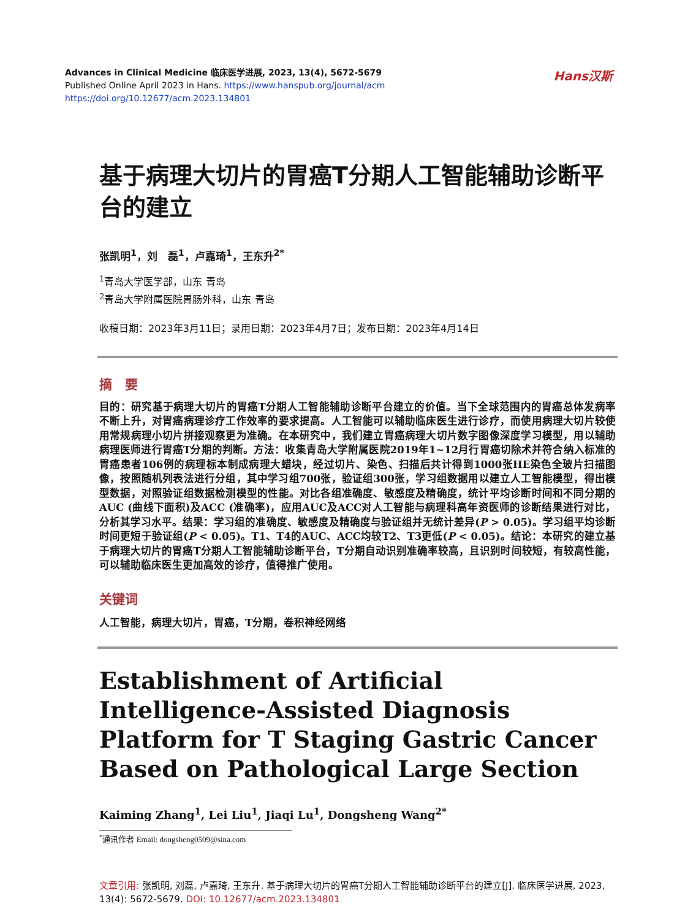Advances in Clinical Medicine 临床医学进展, 2023, 13(4), 5672-5679
Published Online April 2023 in Hans. https://www.hanspub.org/journal/acm
https://doi.org/10.12677/acm.2023.134801
Hans汉斯
基于病理大切片的胃癌T分期人工智能辅助诊断平台的建立
张凯明<sup>1</sup>，刘　磊<sup>1</sup>，卢嘉琦<sup>1</sup>，王东升<sup>2*</sup>
<sup>1</sup> 青岛大学医学部，山东 青岛
<sup>2</sup> 青岛大学附属医院胃肠外科，山东 青岛
收稿日期：2023年3月11日；录用日期：2023年4月7日；发布日期：2023年4月14日
摘　要
目的：研究基于病理大切片的胃癌T分期人工智能辅助诊断平台建立的价值。当下全球范围内的胃癌总体发病率不断上升，对胃癌病理诊疗工作效率的要求提高。人工智能可以辅助临床医生进行诊疗，而使用病理大切片较使用常规病理小切片拼接观察更为准确。在本研究中，我们建立胃癌病理大切片数字图像深度学习模型，用以辅助病理医师进行胃癌T分期的判断。方法：收集青岛大学附属医院2019年1~12月行胃癌切除术并符合纳入标准的胃癌患者106例的病理标本制成病理大蜡块，经过切片、染色、扫描后共计得到1000张HE染色全玻片扫描图像，按照随机列表法进行分组，其中学习组700张，验证组300张，学习组数据用以建立人工智能模型，得出模型数据，对照验证组数据检测模型的性能。对比各组准确度、敏感度及精确度，统计平均诊断时间和不同分期的AUC (曲线下面积)及ACC (准确率)，应用AUC及ACC对人工智能与病理科高年资医师的诊断结果进行对比，分析其学习水平。结果：学习组的准确度、敏感度及精确度与验证组并无统计差异(P > 0.05)。学习组平均诊断时间更短于验证组(P < 0.05)。T1、T4的AUC、ACC均较T2、T3更低(P < 0.05)。结论：本研究的建立基于病理大切片的胃癌T分期人工智能辅助诊断平台，T分期自动识别准确率较高，且识别时间较短，有较高性能，可以辅助临床医生更加高效的诊疗，值得推广使用。
关键词
人工智能，病理大切片，胃癌，T分期，卷积神经网络
Establishment of Artificial Intelligence-Assisted Diagnosis Platform for T Staging Gastric Cancer Based on Pathological Large Section
Kaiming Zhang<sup>1</sup>, Lei Liu<sup>1</sup>, Jiaqi Lu<sup>1</sup>, Dongsheng Wang<sup>2*</sup>
<sup>*</sup> 通讯作者 Email: dongsheng0509@sina.com
文章引用: 张凯明, 刘磊, 卢嘉琦, 王东升. 基于病理大切片的胃癌T分期人工智能辅助诊断平台的建立[J]. 临床医学进展, 2023, 13(4): 5672-5679. DOI: 10.12677/acm.2023.134801